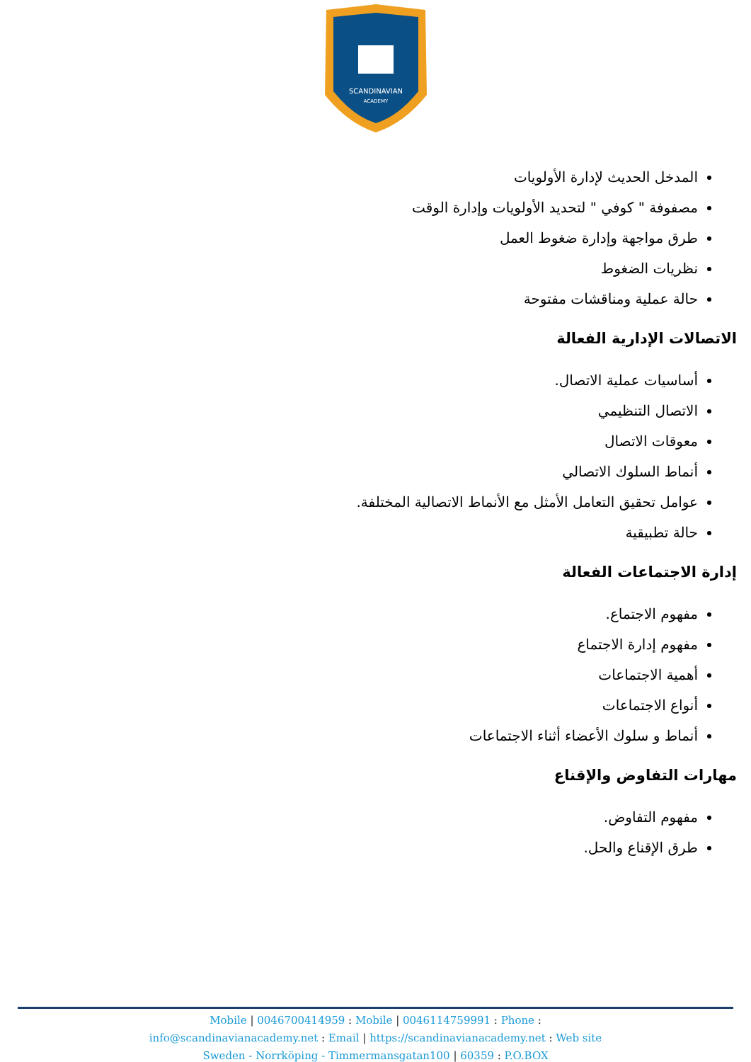SCANDINAVIAN
ACADEMY
المدخل الحديث لإدارة الأولويات
مصفوفة " كوفي " لتحديد الأولويات وإدارة الوقت
طرق مواجهة وإدارة ضغوط العمل
نظريات الضغوط
حالة عملية ومناقشات مفتوحة
الاتصالات الإدارية الفعالة
أساسيات عملية الاتصال.
الاتصال التنظيمي
معوقات الاتصال
أنماط السلوك الاتصالي
عوامل تحقيق التعامل الأمثل مع الأنماط الاتصالية المختلفة.
حالة تطبيقية
إدارة الاجتماعات الفعالة
مفهوم الاجتماع.
مفهوم إدارة الاجتماع
أهمية الاجتماعات
أنواع الاجتماعات
أنماط و سلوك الأعضاء أثناء الاجتماعات
مهارات التفاوض والإقناع
مفهوم التفاوض.
طرق الإقناع والحل.
Mobile | 0046700414959 : Mobile | 0046114759991 : Phone :
info@scandinavianacademy.net : Email | https://scandinavianacademy.net : Web site
Sweden - Norrköping - Timmermansgatan100 | 60359 : P.O.BOX